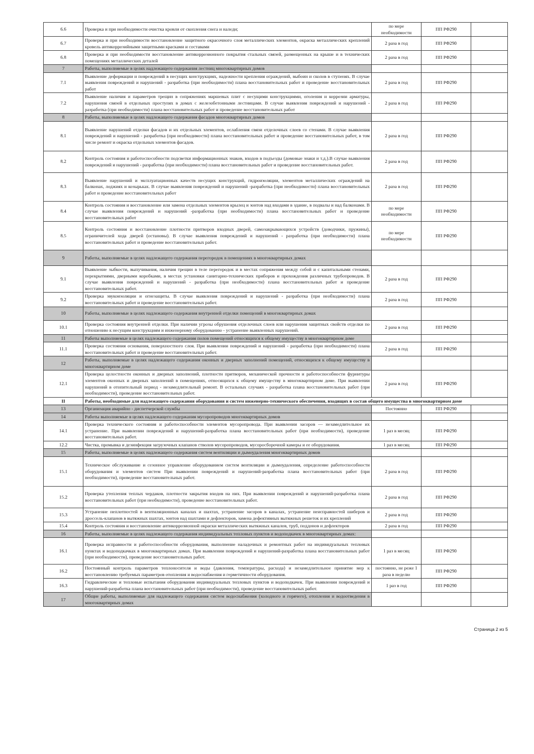| 6.6 | Проверка и при необходимости очистка кровли от скопления снега и наледи; | по мере необходимости | ПП РФ290 | |
| 6.7 | Проверка и при необходимости восстановление защитного окрасочного слоя металлических элементов, окраска металлических креплений кровель антикоррозийными защитными красками и составами | 2 раза в год | ПП РФ290 | |
| 6.8 | Проверка и при необходимости восстановление антикоррозионного покрытия стальных связей, размещенных на крыше и в технических помещениях металлических деталей | 2 раза в год | ПП РФ290 | |
| 7 | Работы, выполняемые в целях надлежащего содержания лестниц многоквартирных домов | | | |
| 7.1 | Выявление деформации и повреждений в несущих конструкциях, надежности крепления ограждений, выбоин и сколов в ступенях. В случае выявления повреждений и нарушений - разработка (при необходимости) плана восстановительных работ и проведение восстановительных работ | 2 раза в год | ПП РФ290 | |
| 7.2 | Выявление наличия и параметров трещин в сопряжениях маршевых плит с несущими конструкциями, оголения и коррозии арматуры, нарушения связей в отдельных проступях в домах с железобетонными лестницами. В случае выявления повреждений и нарушений - разработка (при необходимости) плана восстановительных работ и проведение восстановительных работ | 2 раза в год | ПП РФ290 | |
| 8 | Работы, выполняемые в целях надлежащего содержания фасадов многоквартирных домов | | | |
| 8.1 | Выявление нарушений отделки фасадов и их отдельных элементов, ослабления связи отделочных слоев со стенами. В случае выявления повреждений и нарушений - разработка (при необходимости) плана восстановительных работ и проведение восстановительных работ, в том числе ремонт и окраска отдельных элементов фасадов. | 2 раза в год | ПП РФ290 | |
| 8.2 | Контроль состояния и работоспособности подсветки информационных знаков, входов в подъезды (домовые знаки и т.д.).В случае выявления повреждений и нарушений - разработка (при необходимости) плана восстановительных работ и проведение восстановительных работ. | 2 раза в год | ПП РФ290 | |
| 8.3 | Выявление нарушений и эксплуатационных качеств несущих конструкций, гидроизоляции, элементов металлических ограждений на балконах, лоджиях и козырьках. В случае выявления повреждений и нарушений -разработка (при необходимости) плана восстановительных работ и проведение восстановительных работ | 2 раза в год | ПП РФ290 | |
| 8.4 | Контроль состояния и восстановление или замена отдельных элементов крылец и зонтов над входами в здание, в подвалы и над балконами. В случае выявления повреждений и нарушений -разработка (при необходимости) плана восстановительных работ и проведение восстановительных работ | по мере необходимости | ПП РФ290 | |
| 8.5 | Контроль состояния и восстановление плотности притворов входных дверей, самозакрывающихся устройств (доводчики, пружины), ограничителей хода дверей (остановы). В случае выявления повреждений и нарушений - разработка (при необходимости) плана восстановительных работ и проведение восстановительных работ. | по мере необходимости | ПП РФ290 | |
| 9 | Работы, выполняемые в целях надлежащего содержания перегородок в помещениях в многоквартирных домах | | | |
| 9.1 | Выявление зыбкости, выпучивания, наличия трещин в теле перегородок и в местах сопряжения между собой и с капитальными стенами, перекрытиями, дверными коробками, в местах установки санитарно-технических приборов и прохождения различных трубопроводов. В случае выявления повреждений и нарушений - разработка (при необходимости) плана восстановительных работ и проведение восстановительных работ. | 2 раза в год | ПП РФ290 | |
| 9.2 | Проверка звукоизоляции и огнезащиты. В случае выявления повреждений и нарушений - разработка (при необходимости) плана восстановительных работ и проведение восстановительных работ. | 2 раза в год | ПП РФ290 | |
| 10 | Работы, выполняемые в целях надлежащего содержания внутренней отделки помещений в многоквартирных домах | | | |
| 10.1 | Проверка состояния внутренней отделки. При наличии угрозы обрушения отделочных слоев или нарушения защитных свойств отделки по отношению к несущим конструкциям и инженерному оборудованию - устранение выявленных нарушений. | 2 раза в год | ПП РФ290 | |
| 11 | Работы выполняемые в целях надлежащего содержания полов помещений относящихся к общему имуществу в многоквартирном доме | | | |
| 11.1 | Проверка состояния основания, поверхностного слоя. При выявлении повреждений и нарушений - разработка (при необходимости) плана восстановительных работ и проведение восстановительных работ. | 2 раза в год | ПП РФ290 | |
| 12 | Работы, выполняемые в целях надлежащего содержания оконных и дверных заполнений помещений, относящихся к общему имуществу в многоквартирном доме | | | |
| 12.1 | Проверка целостности оконных и дверных заполнений, плотности притворов, механической прочности и работоспособности фурнитуры элементов оконных и дверных заполнений в помещениях, относящихся к общему имуществу в многоквартирном доме. При выявлении нарушений в отопительный период - незамедлительный ремонт. В остальных случаях - разработка плана восстановительных работ (при необходимости), проведение восстановительных работ. | 2 раза в год | ПП РФ290 | |
| II | Работы, необходимые для надлежащего содержания оборудования и систем инженерно-технического обеспечения, входящих в состав общего имущества в многоквартирном доме | | | |
| 13 | Организация аварийно - диспетчерской службы | Постоянно | ПП РФ290 | |
| 14 | Работы выполняемые в целях надлежащего содержания мусоропроводов многоквартирных домов | | | |
| 14.1 | Проверка технического состояния и работоспособности элементов мусоропровода. При выявлении засоров — незамедлительное их устранение. При выявлении повреждений и нарушений-разработка плана восстановительных работ (при необходимости), проведение восстановительных работ. | 1 раз в месяц | ПП РФ290 | |
| 12.2 | Чистка, промывка и дезинфекция загрузочных клапанов стволов мусоропроводов, мусоросборочной камеры и ее оборудования. | 1 раз в месяц | ПП РФ290 | |
| 15 | Работы, выполняемые в целях надлежащего содержания систем вентиляции и дымоудаления многоквартирных домов | | | |
| 15.1 | Техническое обслуживание и сезонное управление оборудованием систем вентиляции и дымоудаления, определение работоспособности оборудования и элементов систем При выявлении повреждений и нарушений-разработка плана восстановительных работ (при необходимости), проведение восстановительных работ. | 2 раза в год | ПП РФ290 | |
| 15.2 | Проверка утепления теплых чердаков, плотности закрытия входов на них. При выявлении повреждений и нарушений-разработка плана восстановительных работ (при необходимости), проведение восстановительных работ. | 2 раза в год | ПП РФ290 | |
| 15.3 | Устранение неплотностей в вентиляционных каналах и шахтах, устранение засоров в каналах, устранение неисправностей шиберов и дроссель-клапанов в вытяжных шахтах, зонтов над шахтами и дефлекторов, замена дефективных вытяжных решеток и их креплений | 2 раза в год | ПП РФ290 | |
| 15.4 | Контроль состояния и восстановление антикоррозионной окраски металлических вытяжных каналов, труб, поддонов и дефлекторов | 2 раза в год | ПП РФ290 | |
| 16 | Работы, выполняемые в целях надлежащего содержания индивидуальных тепловых пунктов и водоподкачек в многоквартирных домах: | | | |
| 16.1 | Проверка исправности и работоспособности оборудования, выполнение наладочных и ремонтных работ на индивидуальных тепловых пунктах и водоподкачках в многоквартирных домах. При выявлении повреждений и нарушений-разработка плана восстановительных работ (при необходимости), проведение восстановительных работ. | 1 раз в месяц | ПП РФ290 | |
| 16.2 | Постоянный контроль параметров теплоносителя и воды (давления, температуры, расхода) и незамедлительное принятие мер к восстановлению требуемых параметров отопления и водоснабжения и герметичности оборудования. | постоянно, не реже 1 раза в неделю | ПП РФ290 | |
| 16.3 | Гидравлические и тепловые испытания оборудования индивидуальных тепловых пунктов и водоподкачек. При выявлении повреждений и нарушений-разработка плана восстановительных работ (при необходимости), проведение восстановительных работ. | 1 раз в год | ПП РФ290 | |
| 17 | Общие работы, выполняемые для надлежащего содержания систем водоснабжения (холодного и горячего), отопления и водоотведения в многоквартирных домах | | | |
Страница 2 из 5